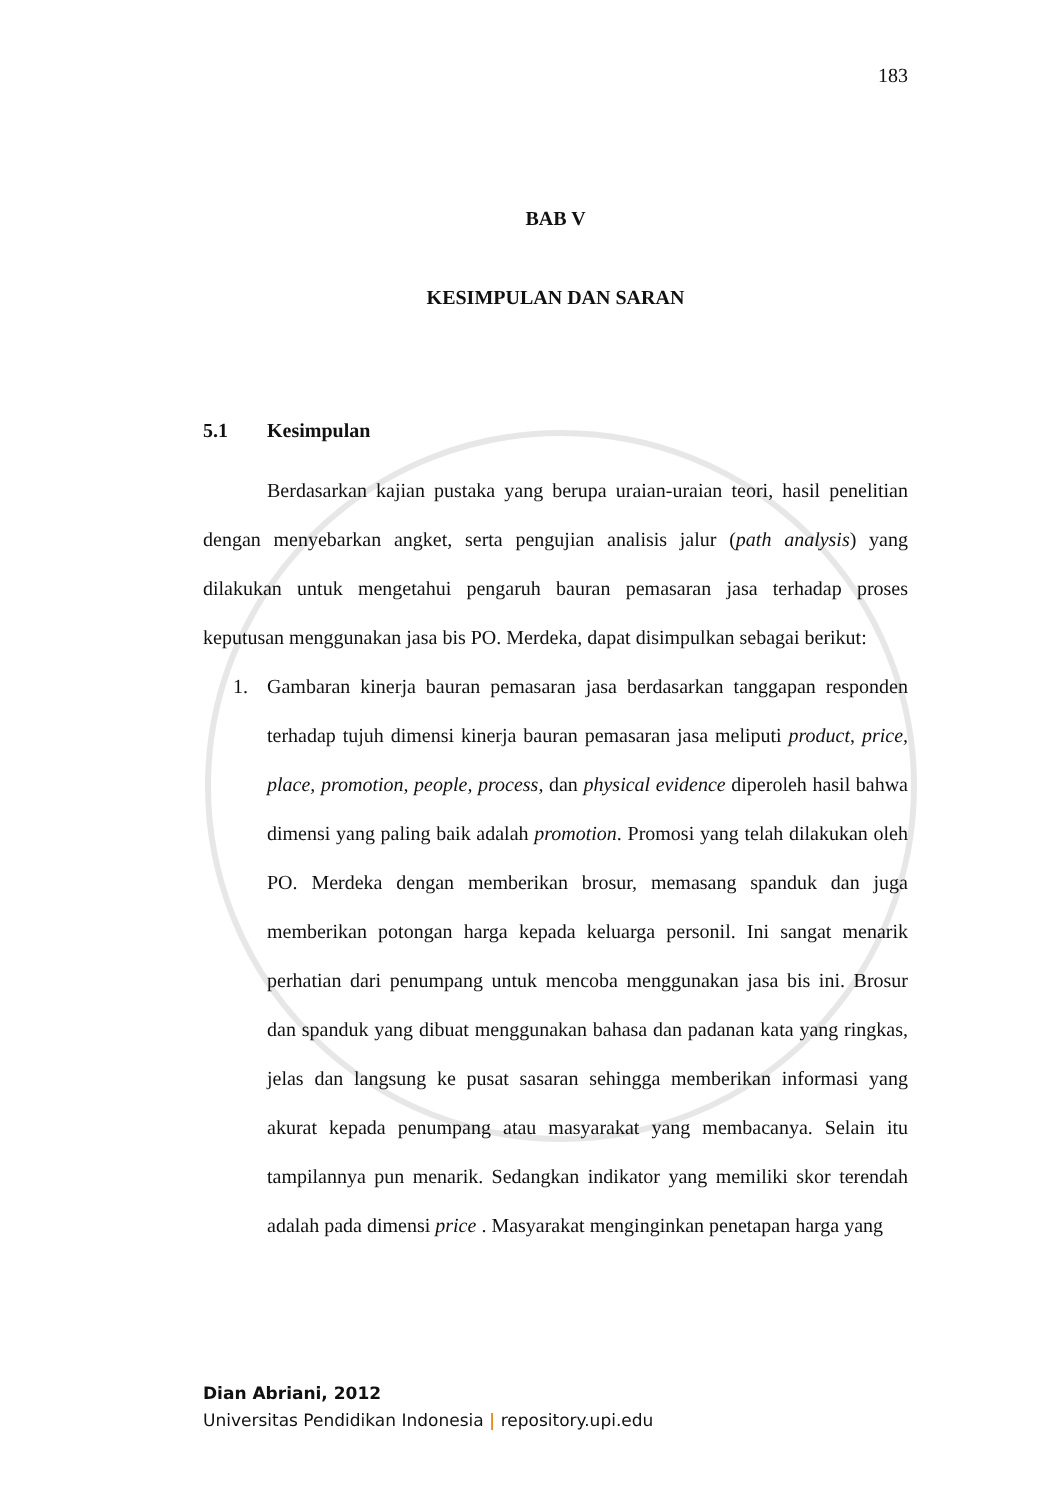183
BAB V
KESIMPULAN DAN SARAN
5.1 Kesimpulan
Berdasarkan kajian pustaka yang berupa uraian-uraian teori, hasil penelitian dengan menyebarkan angket, serta pengujian analisis jalur (path analysis) yang dilakukan untuk mengetahui pengaruh bauran pemasaran jasa terhadap proses keputusan menggunakan jasa bis PO. Merdeka, dapat disimpulkan sebagai berikut:
1. Gambaran kinerja bauran pemasaran jasa berdasarkan tanggapan responden terhadap tujuh dimensi kinerja bauran pemasaran jasa meliputi product, price, place, promotion, people, process, dan physical evidence diperoleh hasil bahwa dimensi yang paling baik adalah promotion. Promosi yang telah dilakukan oleh PO. Merdeka dengan memberikan brosur, memasang spanduk dan juga memberikan potongan harga kepada keluarga personil. Ini sangat menarik perhatian dari penumpang untuk mencoba menggunakan jasa bis ini. Brosur dan spanduk yang dibuat menggunakan bahasa dan padanan kata yang ringkas, jelas dan langsung ke pusat sasaran sehingga memberikan informasi yang akurat kepada penumpang atau masyarakat yang membacanya. Selain itu tampilannya pun menarik. Sedangkan indikator yang memiliki skor terendah adalah pada dimensi price . Masyarakat menginginkan penetapan harga yang
Dian Abriani, 2012
Universitas Pendidikan Indonesia | repository.upi.edu